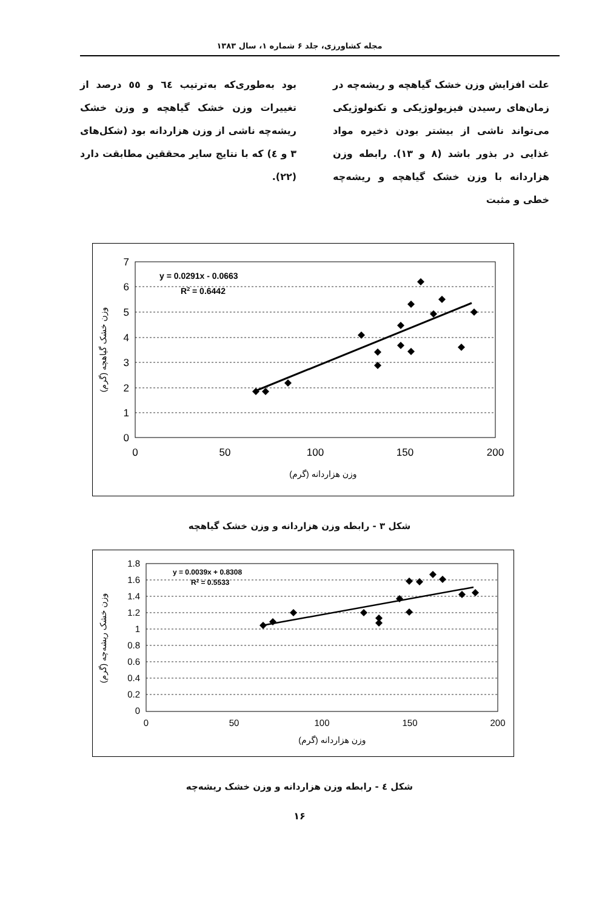مجله کشاورزی، جلد ۶ شماره ۱، سال ۱۳۸۳
علت افزایش وزن خشک گیاهچه و ریشه‌چه در زمان‌های رسیدن فیزیولوژیکی و تکنولوژیکی می‌تواند ناشی از بیشتر بودن ذخیره مواد غذایی در بذور باشد (۸ و ۱۳). رابطه وزن هزاردانه با وزن خشک گیاهچه و ریشه‌چه خطی و مثبت
بود به‌طوری‌که به‌ترتیب ٦٤ و ٥٥ درصد از تغییرات وزن خشک گیاهچه و وزن خشک ریشه‌چه ناشی از وزن هزاردانه بود (شکل‌های ۳ و ٤) که با نتایج سایر محققین مطابقت دارد (۲۲).
7
6
5
4
3
2
1
0
0
50
100
150
200
y = 0.0291x - 0.0663
R2 = 0.6442
(وزن هزاردانه (گرم
(وزن خشک گیاهچه (گرم
شکل ۳ - رابطه وزن هزاردانه و وزن خشک گیاهچه
1.8
1.6
1.4
1.2
1
0.8
0.6
0.4
0.2
0
0
50
100
150
200
y = 0.0039x + 0.8308
R2 = 0.5533
(وزن هزاردانه (گرم
(وزن خشک ریشه‌چه (گرم
شکل ٤ - رابطه وزن هزاردانه و وزن خشک ریشه‌چه
۱۶